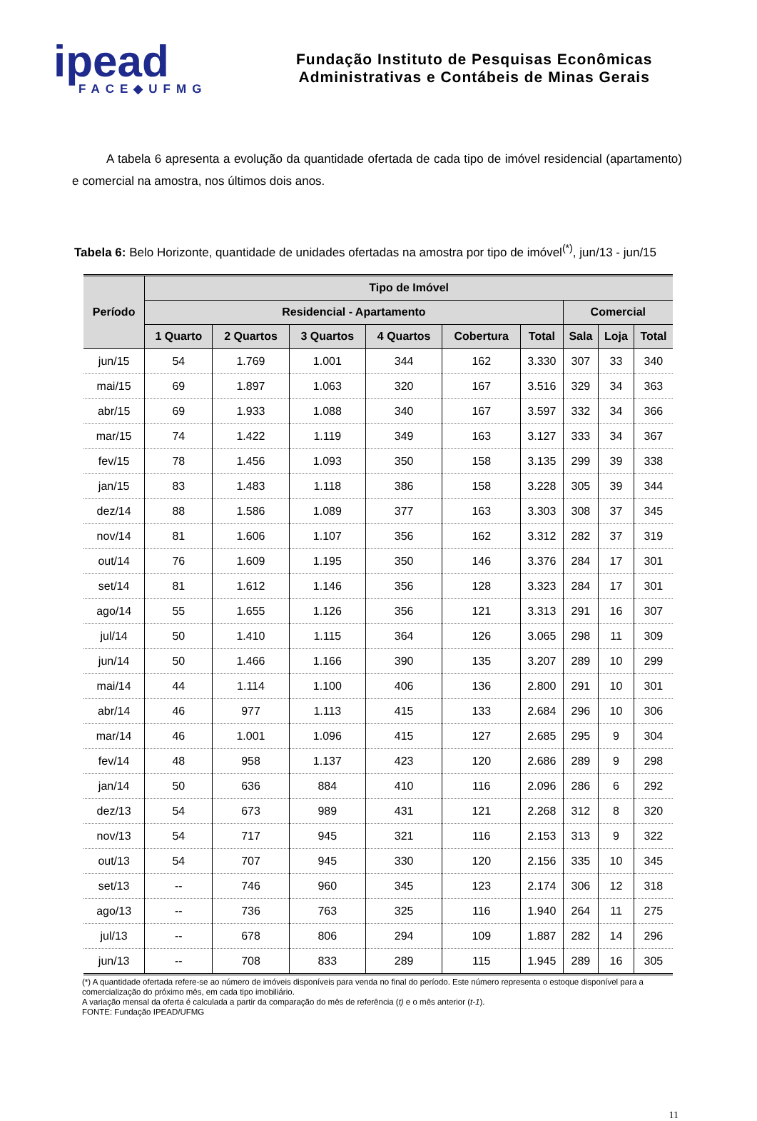ipead
FACE◆UFMG
Fundação Instituto de Pesquisas Econômicas
Administrativas e Contábeis de Minas Gerais
A tabela 6 apresenta a evolução da quantidade ofertada de cada tipo de imóvel residencial (apartamento) e comercial na amostra, nos últimos dois anos.
Tabela 6: Belo Horizonte, quantidade de unidades ofertadas na amostra por tipo de imóvel<sup>(*)</sup>, jun/13 - jun/15
| Período | Tipo de Imóvel | | | | | | | | |
| --- | --- | --- | --- | --- | --- | --- | --- | --- | --- |
| | Residencial - Apartamento | | | | | | Comercial | | |
| | 1 Quarto | 2 Quartos | 3 Quartos | 4 Quartos | Cobertura | Total | Sala | Loja | Total |
| jun/15 | 54 | 1.769 | 1.001 | 344 | 162 | 3.330 | 307 | 33 | 340 |
| mai/15 | 69 | 1.897 | 1.063 | 320 | 167 | 3.516 | 329 | 34 | 363 |
| abr/15 | 69 | 1.933 | 1.088 | 340 | 167 | 3.597 | 332 | 34 | 366 |
| mar/15 | 74 | 1.422 | 1.119 | 349 | 163 | 3.127 | 333 | 34 | 367 |
| fev/15 | 78 | 1.456 | 1.093 | 350 | 158 | 3.135 | 299 | 39 | 338 |
| jan/15 | 83 | 1.483 | 1.118 | 386 | 158 | 3.228 | 305 | 39 | 344 |
| dez/14 | 88 | 1.586 | 1.089 | 377 | 163 | 3.303 | 308 | 37 | 345 |
| nov/14 | 81 | 1.606 | 1.107 | 356 | 162 | 3.312 | 282 | 37 | 319 |
| out/14 | 76 | 1.609 | 1.195 | 350 | 146 | 3.376 | 284 | 17 | 301 |
| set/14 | 81 | 1.612 | 1.146 | 356 | 128 | 3.323 | 284 | 17 | 301 |
| ago/14 | 55 | 1.655 | 1.126 | 356 | 121 | 3.313 | 291 | 16 | 307 |
| jul/14 | 50 | 1.410 | 1.115 | 364 | 126 | 3.065 | 298 | 11 | 309 |
| jun/14 | 50 | 1.466 | 1.166 | 390 | 135 | 3.207 | 289 | 10 | 299 |
| mai/14 | 44 | 1.114 | 1.100 | 406 | 136 | 2.800 | 291 | 10 | 301 |
| abr/14 | 46 | 977 | 1.113 | 415 | 133 | 2.684 | 296 | 10 | 306 |
| mar/14 | 46 | 1.001 | 1.096 | 415 | 127 | 2.685 | 295 | 9 | 304 |
| fev/14 | 48 | 958 | 1.137 | 423 | 120 | 2.686 | 289 | 9 | 298 |
| jan/14 | 50 | 636 | 884 | 410 | 116 | 2.096 | 286 | 6 | 292 |
| dez/13 | 54 | 673 | 989 | 431 | 121 | 2.268 | 312 | 8 | 320 |
| nov/13 | 54 | 717 | 945 | 321 | 116 | 2.153 | 313 | 9 | 322 |
| out/13 | 54 | 707 | 945 | 330 | 120 | 2.156 | 335 | 10 | 345 |
| set/13 | -- | 746 | 960 | 345 | 123 | 2.174 | 306 | 12 | 318 |
| ago/13 | -- | 736 | 763 | 325 | 116 | 1.940 | 264 | 11 | 275 |
| jul/13 | -- | 678 | 806 | 294 | 109 | 1.887 | 282 | 14 | 296 |
| jun/13 | -- | 708 | 833 | 289 | 115 | 1.945 | 289 | 16 | 305 |
(*) A quantidade ofertada refere-se ao número de imóveis disponíveis para venda no final do período. Este número representa o estoque disponível para a comercialização do próximo mês, em cada tipo imobiliário.
A variação mensal da oferta é calculada a partir da comparação do mês de referência (t) e o mês anterior (t-1).
FONTE: Fundação IPEAD/UFMG
11